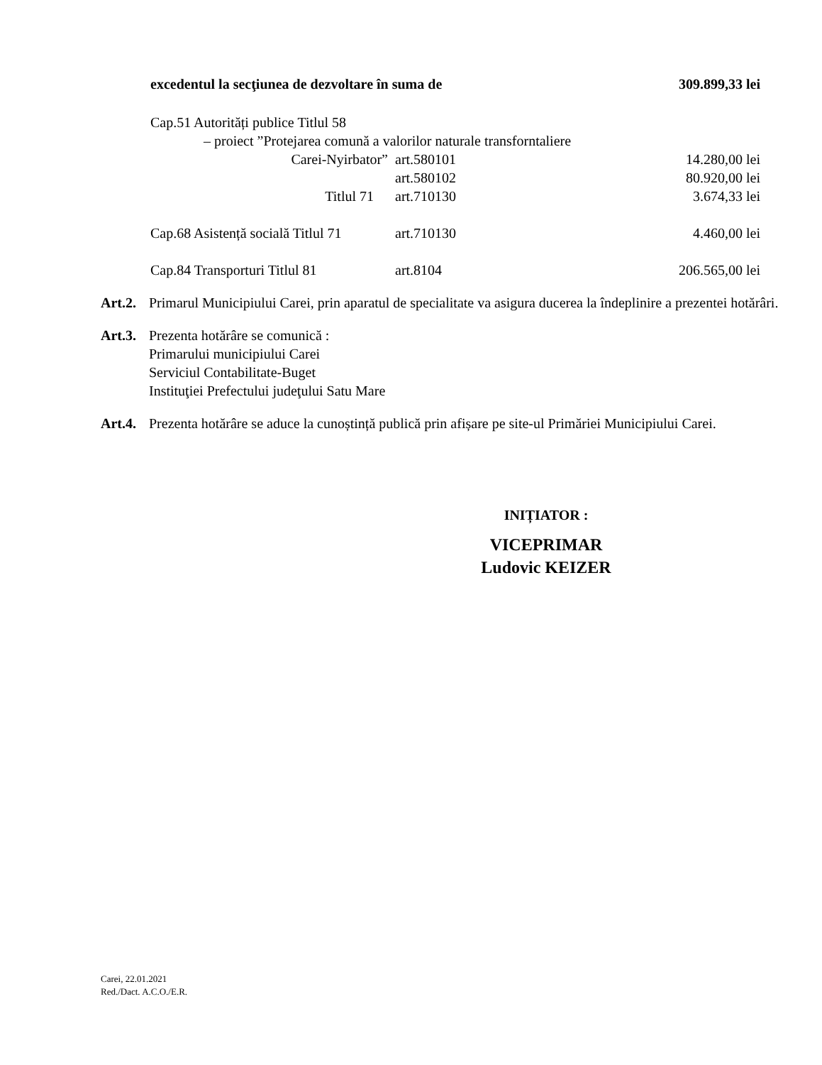excedentul la secţiunea de dezvoltare în suma de
309.899,33 lei
Cap.51 Autorități publice Titlul 58
– proiect ”Protejarea comună a valorilor naturale transforntaliere
Carei-Nyirbator” art.580101 14.280,00 lei
art.580102 80.920,00 lei
Titlul 71 art.710130 3.674,33 lei
Cap.68 Asistență socială Titlul 71
art.710130 4.460,00 lei
Cap.84 Transporturi Titlul 81
art.8104 206.565,00 lei
Art.2.
Primarul Municipiului Carei, prin aparatul de specialitate va asigura ducerea la îndeplinire a prezentei hotărâri.
Art.3.
Prezenta hotărâre se comunică :
Primarului municipiului Carei
Serviciul Contabilitate-Buget
Instituţiei Prefectului judeţului Satu Mare
Art.4.
Prezenta hotărâre se aduce la cunoștință publică prin afișare pe site-ul Primăriei Municipiului Carei.
INIȚIATOR :
VICEPRIMAR
Ludovic KEIZER
Carei, 22.01.2021
Red./Dact. A.C.O./E.R.